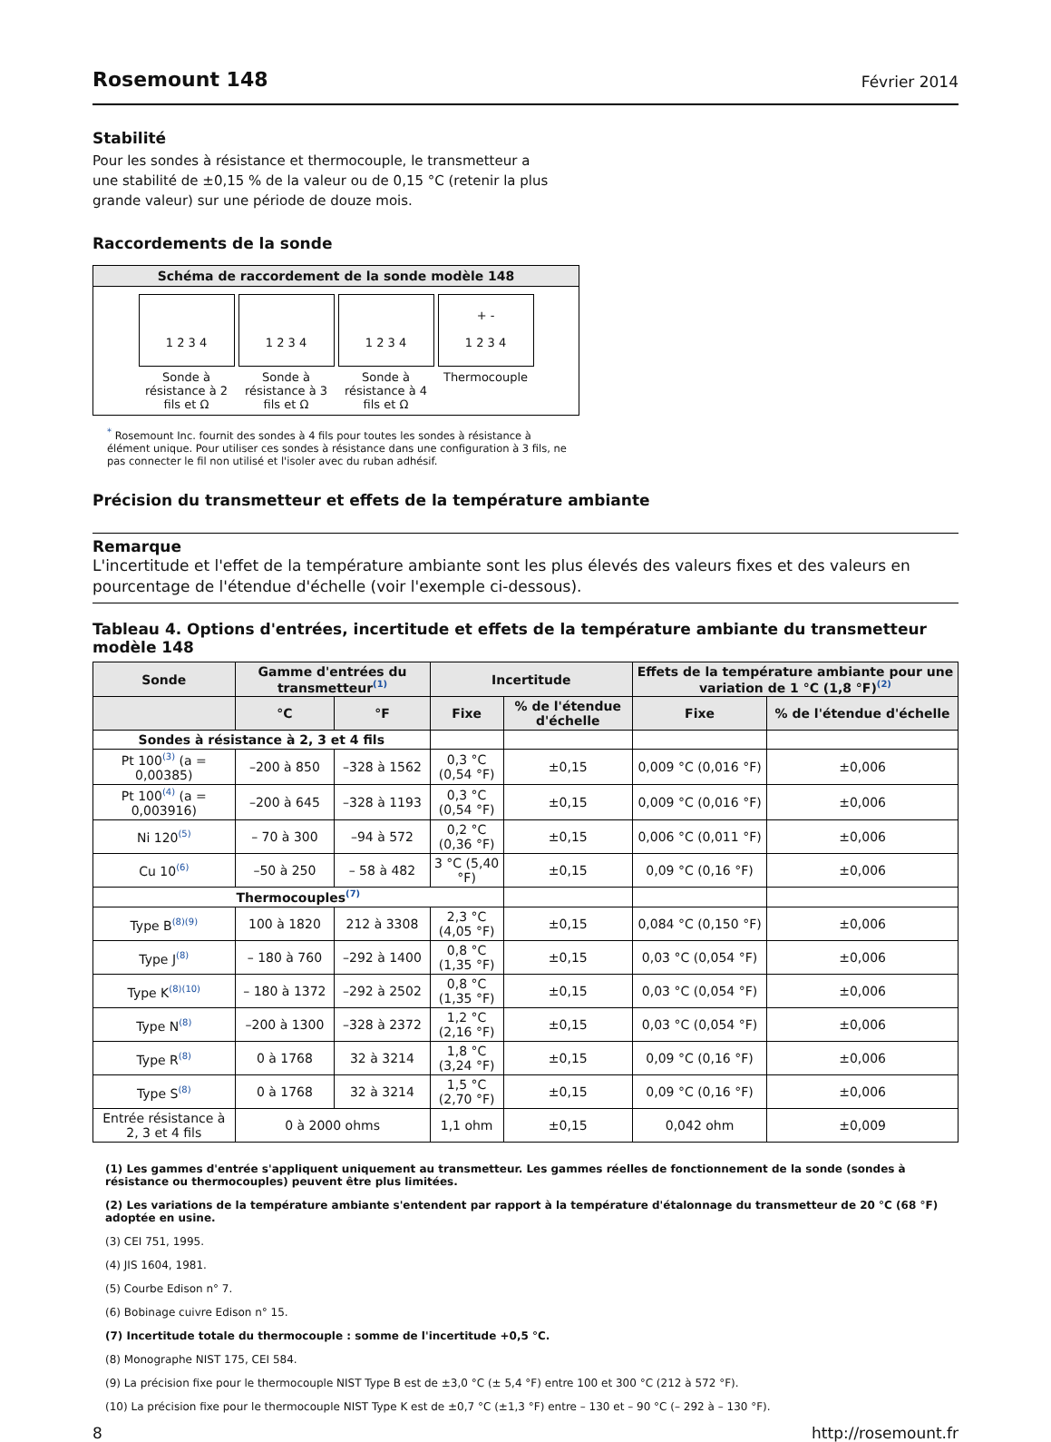Rosemount 148
Février 2014
Stabilité
Pour les sondes à résistance et thermocouple, le transmetteur a
une stabilité de ±0,15 % de la valeur ou de 0,15 °C (retenir la plus
grande valeur) sur une période de douze mois.
Raccordements de la sonde
Schéma de raccordement de la sonde modèle 148
1 2 3 4
Sonde à résistance à 2 fils et Ω
1 2 3 4
Sonde à résistance à 3 fils et Ω
1 2 3 4
Sonde à résistance à 4 fils et Ω
+ -
1 2 3 4
Thermocouple
<sup>*</sup> Rosemount Inc. fournit des sondes à 4 fils pour toutes les sondes à résistance à élément unique. Pour utiliser ces sondes à résistance dans une configuration à 3 fils, ne pas connecter le fil non utilisé et l'isoler avec du ruban adhésif.
Précision du transmetteur et effets de la température ambiante
Remarque
L'incertitude et l'effet de la température ambiante sont les plus élevés des valeurs fixes et des valeurs en pourcentage de l'étendue d'échelle (voir l'exemple ci-dessous).
Tableau 4. Options d'entrées, incertitude et effets de la température ambiante du transmetteur modèle 148
| Sonde | Gamme d'entrées du transmetteur<sup>(1)</sup> | | Incertitude | | Effets de la température ambiante pour une variation de 1 °C (1,8 °F)<sup>(2)</sup> | |
| --- | --- | --- | --- | --- | --- | --- |
| | °C | °F | Fixe | % de l'étendue d'échelle | Fixe | % de l'étendue d'échelle |
| Sondes à résistance à 2, 3 et 4 fils | | | | | | |
| Pt 100<sup>(3)</sup> (a = 0,00385) | –200 à 850 | –328 à 1562 | 0,3 °C (0,54 °F) | ±0,15 | 0,009 °C (0,016 °F) | ±0,006 |
| Pt 100<sup>(4)</sup> (a = 0,003916) | –200 à 645 | –328 à 1193 | 0,3 °C (0,54 °F) | ±0,15 | 0,009 °C (0,016 °F) | ±0,006 |
| Ni 120<sup>(5)</sup> | – 70 à 300 | –94 à 572 | 0,2 °C (0,36 °F) | ±0,15 | 0,006 °C (0,011 °F) | ±0,006 |
| Cu 10<sup>(6)</sup> | –50 à 250 | – 58 à 482 | 3 °C (5,40 °F) | ±0,15 | 0,09 °C (0,16 °F) | ±0,006 |
| Thermocouples<sup>(7)</sup> | | | | | | |
| Type B<sup>(8)(9)</sup> | 100 à 1820 | 212 à 3308 | 2,3 °C (4,05 °F) | ±0,15 | 0,084 °C (0,150 °F) | ±0,006 |
| Type J<sup>(8)</sup> | – 180 à 760 | –292 à 1400 | 0,8 °C (1,35 °F) | ±0,15 | 0,03 °C (0,054 °F) | ±0,006 |
| Type K<sup>(8)(10)</sup> | – 180 à 1372 | –292 à 2502 | 0,8 °C (1,35 °F) | ±0,15 | 0,03 °C (0,054 °F) | ±0,006 |
| Type N<sup>(8)</sup> | –200 à 1300 | –328 à 2372 | 1,2 °C (2,16 °F) | ±0,15 | 0,03 °C (0,054 °F) | ±0,006 |
| Type R<sup>(8)</sup> | 0 à 1768 | 32 à 3214 | 1,8 °C (3,24 °F) | ±0,15 | 0,09 °C (0,16 °F) | ±0,006 |
| Type S<sup>(8)</sup> | 0 à 1768 | 32 à 3214 | 1,5 °C (2,70 °F) | ±0,15 | 0,09 °C (0,16 °F) | ±0,006 |
| Entrée résistance à 2, 3 et 4 fils | 0 à 2000 ohms | | 1,1 ohm | ±0,15 | 0,042 ohm | ±0,009 |
(1) Les gammes d'entrée s'appliquent uniquement au transmetteur. Les gammes réelles de fonctionnement de la sonde (sondes à résistance ou thermocouples) peuvent être plus limitées.
(2) Les variations de la température ambiante s'entendent par rapport à la température d'étalonnage du transmetteur de 20 °C (68 °F) adoptée en usine.
(3) CEI 751, 1995.
(4) JIS 1604, 1981.
(5) Courbe Edison n° 7.
(6) Bobinage cuivre Edison n° 15.
(7) Incertitude totale du thermocouple : somme de l'incertitude +0,5 °C.
(8) Monographe NIST 175, CEI 584.
(9) La précision fixe pour le thermocouple NIST Type B est de ±3,0 °C (± 5,4 °F) entre 100 et 300 °C (212 à 572 °F).
(10) La précision fixe pour le thermocouple NIST Type K est de ±0,7 °C (±1,3 °F) entre – 130 et – 90 °C (– 292 à – 130 °F).
8 http://rosemount.fr